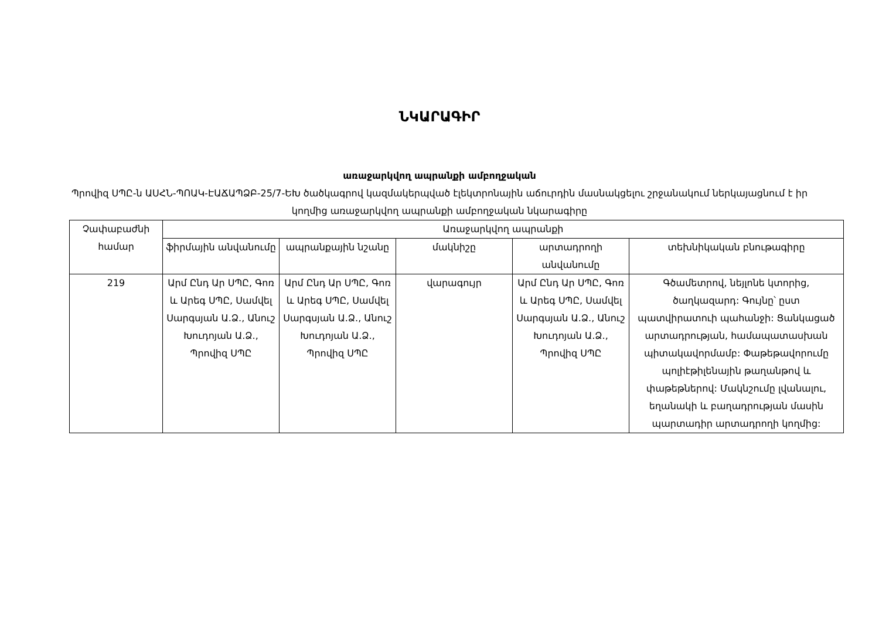ՆԿԱՐԱԳԻՐ
առաջարկվող ապրանքի ամբողջական
Պրովիզ ՍՊԸ-ն ԱՍՀՆ-ՊՈԱԿ-ԷԱՃԱՊՁԲ-25/7-ԵԽ ծածկագրով կազմակերպված էլեկտրոնային աճուրդին մասնակցելու շրջանակում ներկայացնում է իր կողմից առաջարկվող ապրանքի ամբողջական նկարագիրը
| Չափաբաժնի համար | Առաջարկվող ապրանքի | | | | |
| --- | --- | --- | --- | --- | --- |
| | ֆիրմային անվանումը | ապրանքային նշանը | մակնիշը | արտադրողի անվանումը | տեխնիկական բնութագիրը |
| 219 | Արմ Ընդ Ար ՍՊԸ, Գոռ և Արեգ ՍՊԸ, Սամվել Սարգսյան Ա.Ձ., Անուշ Խուդոյան Ա.Ձ., Պրովիզ ՍՊԸ | Արմ Ընդ Ար ՍՊԸ, Գոռ և Արեգ ՍՊԸ, Սամվել Սարգսյան Ա.Ձ., Անուշ Խուդոյան Ա.Ձ., Պրովիզ ՍՊԸ | վարագույր | Արմ Ընդ Ար ՍՊԸ, Գոռ և Արեգ ՍՊԸ, Սամվել Սարգսյան Ա.Ձ., Անուշ Խուդոյան Ա.Ձ., Պրովիզ ՍՊԸ | Գծամետրով, նեյլոնե կտորից, ծաղկազարդ: Գույնը՝ ըստ պատվիրատուի պահանջի: Ցանկացած արտադրության, համապատասխան պիտակավորմամբ: Փաթեթավորումը պոլիէթիլենային թաղանթով և փաթեթներով: Մակնշումը լվանալու, եղանակի և բաղադրության մասին պարտադիր արտադրողի կողմից: |